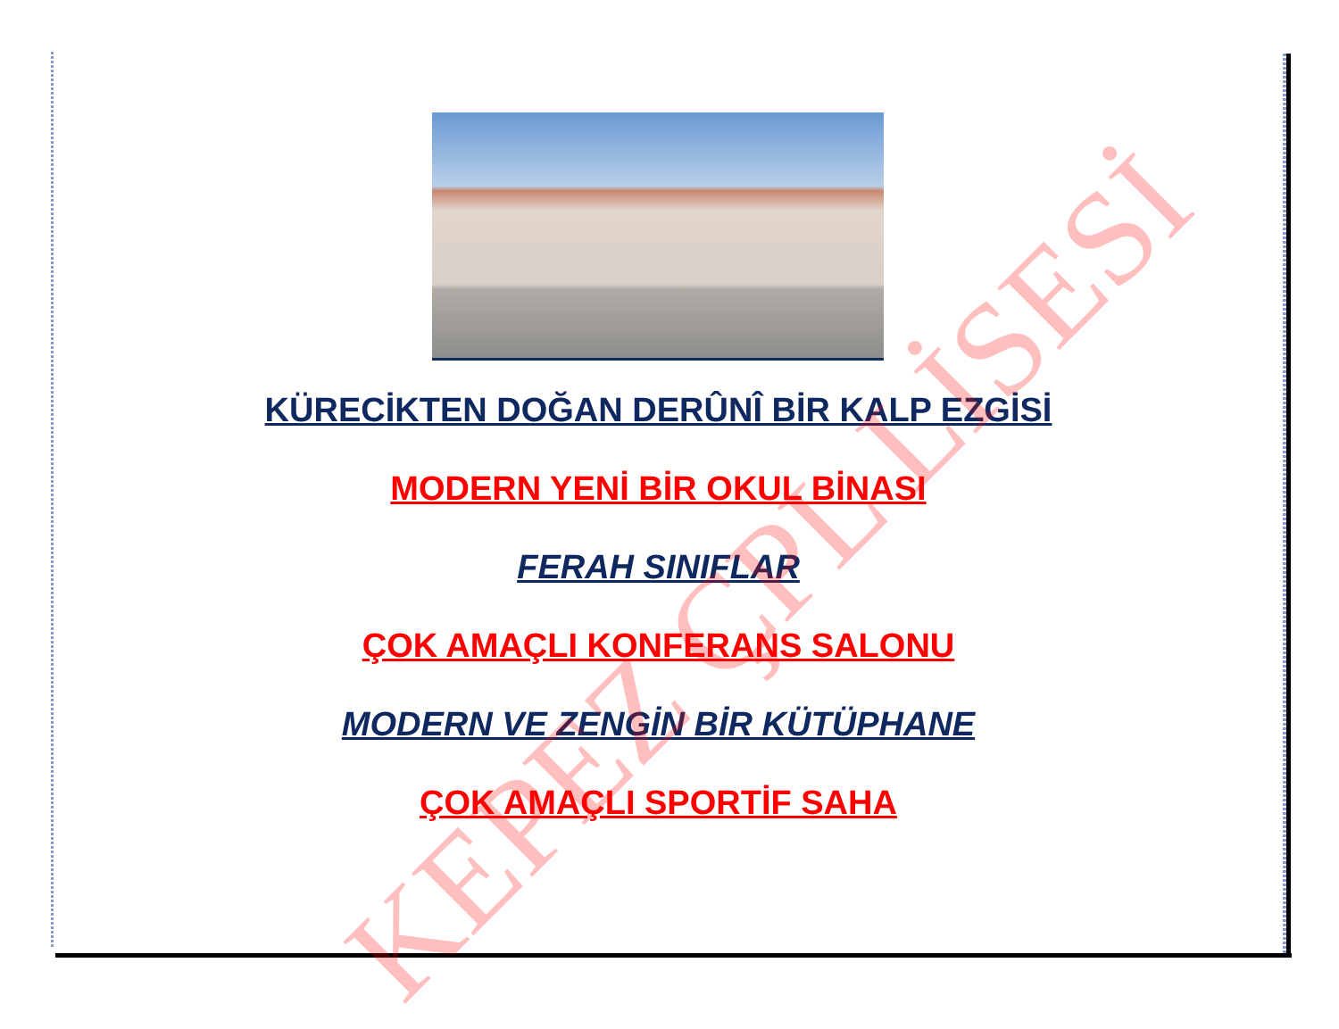KÜRECİKTEN DOĞAN DERÛNÎ BİR KALP EZGİSİ
MODERN YENİ BİR OKUL BİNASI
FERAH SINIFLAR
ÇOK AMAÇLI KONFERANS SALONU
MODERN VE ZENGİN BİR KÜTÜPHANE
ÇOK AMAÇLI SPORTİF SAHA
KEPEZ ÇPL LİSESİ